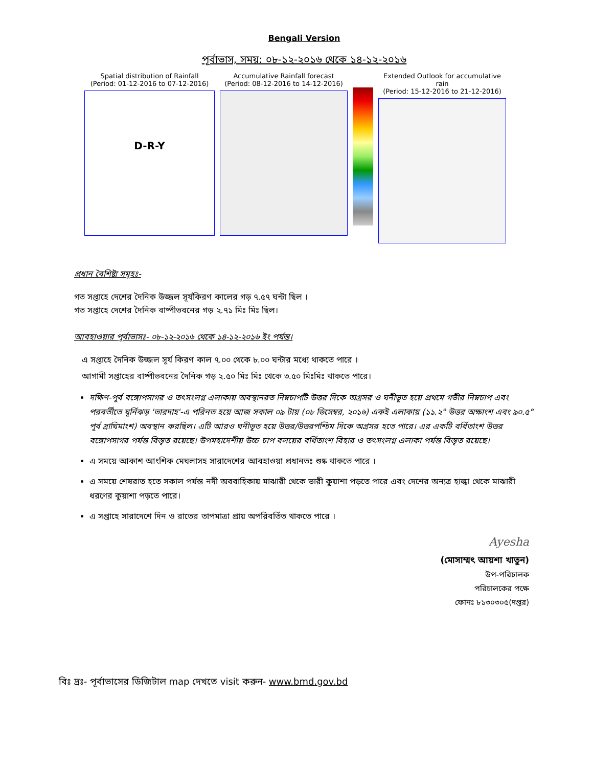Bengali Version
পূর্বাভাস, সময়: ০৮-১২-২০১৬ থেকে ১৪-১২-২০১৬
Spatial distribution of Rainfall
(Period: 01-12-2016 to 07-12-2016)
D-R-Y
Accumulative Rainfall forecast
(Period: 08-12-2016 to 14-12-2016)
Extended Outlook for accumulative rain
(Period: 15-12-2016 to 21-12-2016)
প্রধান বৈশিষ্ট্য সমূহঃ-
গত সপ্তাহে দেশের দৈনিক উজ্জল সূর্যকিরণ কালের গড় ৭.৫৭ ঘন্টা ছিল ।
গত সপ্তাহে দেশের দৈনিক বাষ্পীভবনের গড় ২.৭১ মিঃ মিঃ ছিল।
আবহাওয়ার পূর্বাভাসঃ- ০৮-১২-২০১৬ থেকে ১৪-১২-২০১৬ ইং পর্যন্ত।
এ সপ্তাহে দৈনিক উজ্জল সূর্য কিরণ কাল ৭.০০ থেকে ৮.০০ ঘন্টার মধ্যে থাকতে পারে ।
আগামী সপ্তাহের বাষ্পীভবনের দৈনিক গড় ২.৫০ মিঃ মিঃ থেকে ৩.৫০ মিঃমিঃ থাকতে পারে।
দক্ষিণ-পূর্ব বঙ্গোপসাগর ও তৎসংলগ্ন এলাকায় অবস্থানরত নিম্নচাপটি উত্তর দিকে অগ্রসর ও ঘনীভূত হয়ে প্রথমে গভীর নিম্নচাপ এবং পরবর্তীতে ঘূর্নিঝড় 'ভারদাহ'-এ পরিনত হয়ে আজ সকাল ০৯ টায় (০৮ ডিসেম্বর, ২০১৬) একই এলাকায় (১১.২° উত্তর অক্ষাংশ এবং ৯০.৫° পূর্ব দ্রাঘিমাংশ) অবস্থান করছিল। এটি আরও ঘনীভূত হয়ে উত্তর/উত্তরপশ্চিম দিকে অগ্রসর হতে পারে। এর একটি বর্ধিতাংশ উত্তর বঙ্গোপসাগর পর্যন্ত বিস্তৃত রয়েছে। উপমহাদেশীয় উচ্চ চাপ বলয়ের বর্ধিতাংশ বিহার ও তৎসংলগ্ন এলাকা পর্যন্ত বিস্তৃত রয়েছে।
এ সময়ে আকাশ আংশিক মেঘলাসহ সারাদেশের আবহাওয়া প্রধানতঃ শুষ্ক থাকতে পারে ।
এ সময়ে শেষরাত হতে সকাল পর্যন্ত নদী অববাহিকায় মাঝারী থেকে ভারী কুয়াশা পড়তে পারে এবং দেশের অন্যত্র হাল্কা থেকে মাঝারী ধরণের কুয়াশা পড়তে পারে।
এ সপ্তাহে সারাদেশে দিন ও রাতের তাপমাত্রা প্রায় অপরিবর্তিত থাকতে পারে ।
Ayesha
(মোসাম্মৎ আয়শা খাতুন)
উপ-পরিচালক
পরিচালকের পক্ষে
ফোনঃ ৮১৩০৩০৫(দপ্তর)
বিঃ দ্রঃ- পূর্বাভাসের ডিজিটাল map দেখতে visit করুন- www.bmd.gov.bd